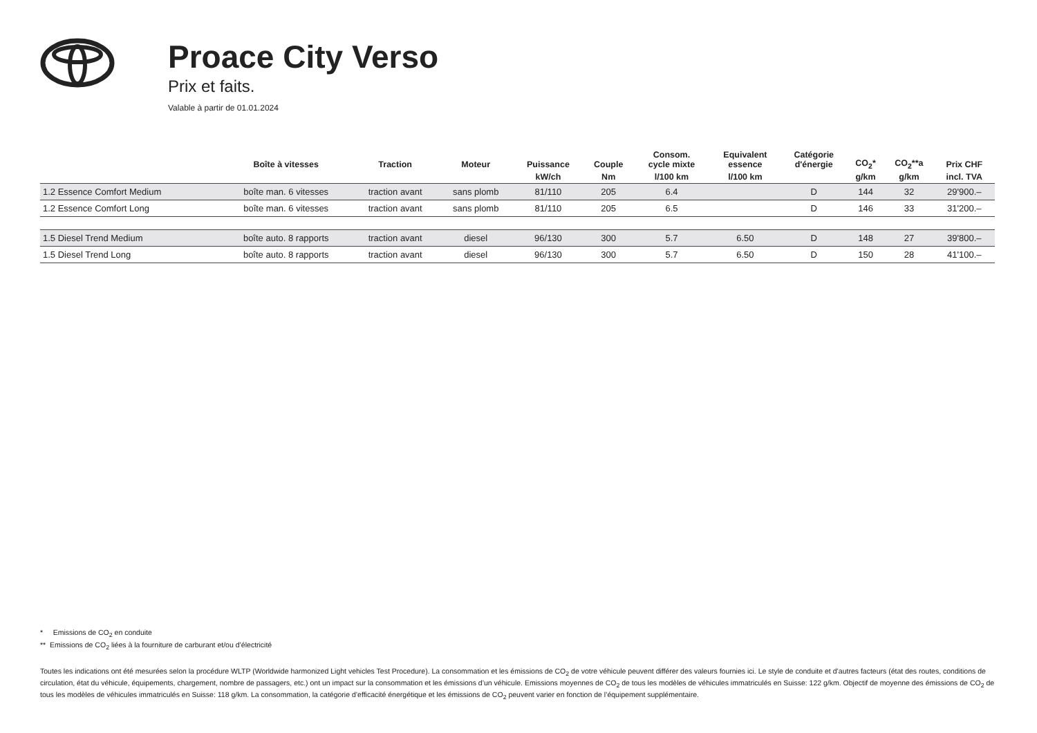Proace City Verso
Prix et faits.
Valable à partir de 01.01.2024
| | Boîte à vitesses | Traction | Moteur | Puissance | Couple | Consom. cycle mixte | Equivalent essence | Catégorie d'énergie | CO<sub>2</sub>* | CO<sub>2</sub>**a | Prix CHF |
| --- | --- | --- | --- | --- | --- | --- | --- | --- | --- | --- | --- |
| | | | | kW/ch | Nm | l/100 km | l/100 km | | g/km | g/km | incl. TVA |
| 1.2 Essence Comfort Medium | boîte man. 6 vitesses | traction avant | sans plomb | 81/110 | 205 | 6.4 | | D | 144 | 32 | 29'900.– |
| 1.2 Essence Comfort Long | boîte man. 6 vitesses | traction avant | sans plomb | 81/110 | 205 | 6.5 | | D | 146 | 33 | 31'200.– |
| 1.5 Diesel Trend Medium | boîte auto. 8 rapports | traction avant | diesel | 96/130 | 300 | 5.7 | 6.50 | D | 148 | 27 | 39'800.– |
| 1.5 Diesel Trend Long | boîte auto. 8 rapports | traction avant | diesel | 96/130 | 300 | 5.7 | 6.50 | D | 150 | 28 | 41'100.– |
* Emissions de CO<sub>2</sub> en conduite
** Emissions de CO<sub>2</sub> liées à la fourniture de carburant et/ou d’électricité
Toutes les indications ont été mesurées selon la procédure WLTP (Worldwide harmonized Light vehicles Test Procedure). La consommation et les émissions de CO<sub>2</sub> de votre véhicule peuvent différer des valeurs fournies ici. Le style de conduite et d’autres facteurs (état des routes, conditions de circulation, état du véhicule, équipements, chargement, nombre de passagers, etc.) ont un impact sur la consommation et les émissions d’un véhicule. Emissions moyennes de CO<sub>2</sub> de tous les modèles de véhicules immatriculés en Suisse: 122 g/km. Objectif de moyenne des émissions de CO<sub>2</sub> de tous les modèles de véhicules immatriculés en Suisse: 118 g/km. La consommation, la catégorie d’efficacité énergétique et les émissions de CO<sub>2</sub> peuvent varier en fonction de l’équipement supplémentaire.